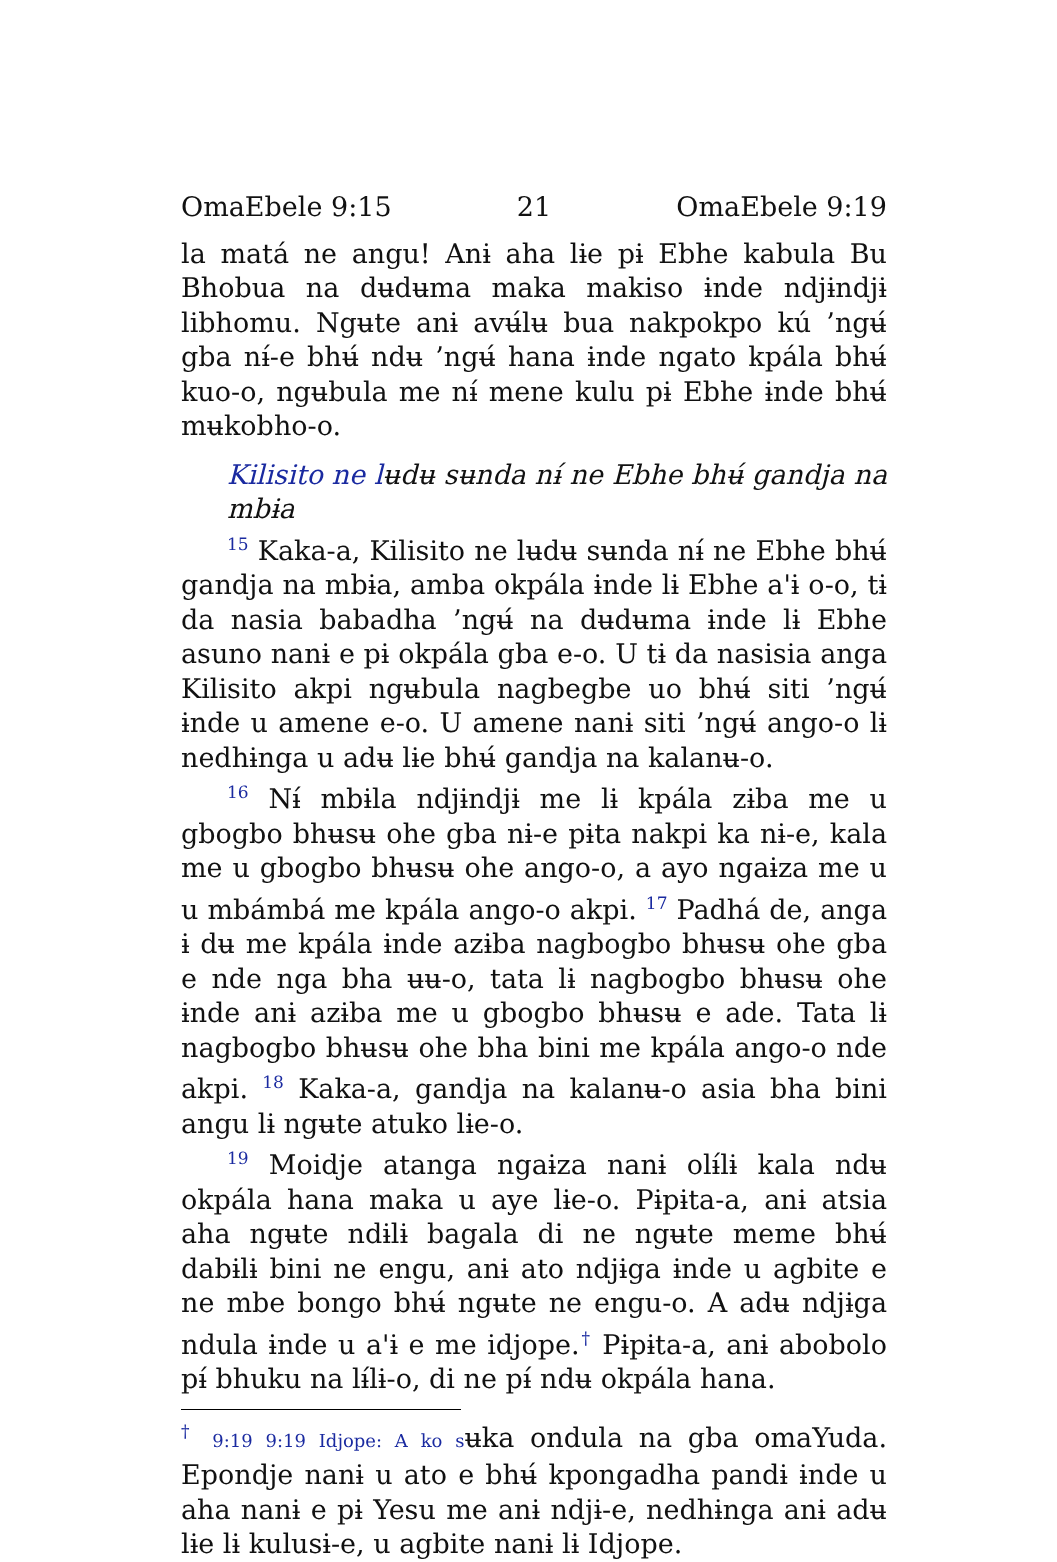OmaEbele 9:15 21 OmaEbele 9:19
la matá ne angu! Anɨ aha lɨe pɨ Ebhe kabula Bu Bhobua na dʉdʉma maka makiso ɨnde ndjɨndjɨ libhomu. Ngʉte anɨ avʉ́lʉ bua nakpokpo kú ’ngʉ́ gba nɨ́-e bhʉ́ ndʉ ’ngʉ́ hana ɨnde ngato kpála bhʉ́ kuo-o, ngʉbula me nɨ́ mene kulu pɨ Ebhe ɨnde bhʉ́ mʉkobho-o.
Kilisito ne lʉdʉ sʉnda nɨ́ ne Ebhe bhʉ́ gandja na mbɨa
<sup>15</sup> Kaka-a, Kilisito ne lʉdʉ sʉnda nɨ́ ne Ebhe bhʉ́ gandja na mbɨa, amba okpála ɨnde lɨ Ebhe a'ɨ o-o, tɨ da nasia babadha ’ngʉ́ na dʉdʉma ɨnde lɨ Ebhe asuno nanɨ e pɨ okpála gba e-o. U tɨ da nasisia anga Kilisito akpi ngʉbula nagbegbe uo bhʉ́ siti ’ngʉ́ ɨnde u amene e-o. U amene nanɨ siti ’ngʉ́ ango-o lɨ nedhɨnga u adʉ lɨe bhʉ́ gandja na kalanʉ-o.
<sup>16</sup> Nɨ́ mbɨla ndjɨndjɨ me lɨ kpála zɨba me u gbogbo bhʉsʉ ohe gba nɨ-e pɨta nakpi ka nɨ-e, kala me u gbogbo bhʉsʉ ohe ango-o, a ayo ngaɨza me u u mbámbá me kpála ango-o akpi. <sup>17</sup> Padhá de, anga ɨ dʉ me kpála ɨnde azɨba nagbogbo bhʉsʉ ohe gba e nde nga bha ʉʉ-o, tata lɨ nagbogbo bhʉsʉ ohe ɨnde anɨ azɨba me u gbogbo bhʉsʉ e ade. Tata lɨ nagbogbo bhʉsʉ ohe bha bini me kpála ango-o nde akpi. <sup>18</sup> Kaka-a, gandja na kalanʉ-o asia bha bini angu lɨ ngʉte atuko lɨe-o.
<sup>19</sup> Moidje atanga ngaɨza nanɨ olɨ́lɨ kala ndʉ okpála hana maka u aye lɨe-o. Pɨpɨta-a, anɨ atsia aha ngʉte ndɨlɨ bagala di ne ngʉte meme bhʉ́ dabɨlɨ bini ne engu, anɨ ato ndjɨga ɨnde u agbite e ne mbe bongo bhʉ́ ngʉte ne engu-o. A adʉ ndjɨga ndula ɨnde u a'ɨ e me idjope.<sup>†</sup> Pɨpɨta-a, anɨ abobolo pɨ́ bhuku na lɨ́lɨ-o, di ne pɨ́ ndʉ okpála hana.
<sup>†</sup> 9:19 9:19 Idjope: A ko sʉka ondula na gba omaYuda. Epondje nanɨ u ato e bhʉ́ kpongadha pandɨ ɨnde u aha nanɨ e pɨ Yesu me anɨ ndjɨ-e, nedhɨnga anɨ adʉ lɨe lɨ kulusɨ-e, u agbite nanɨ lɨ Idjope.